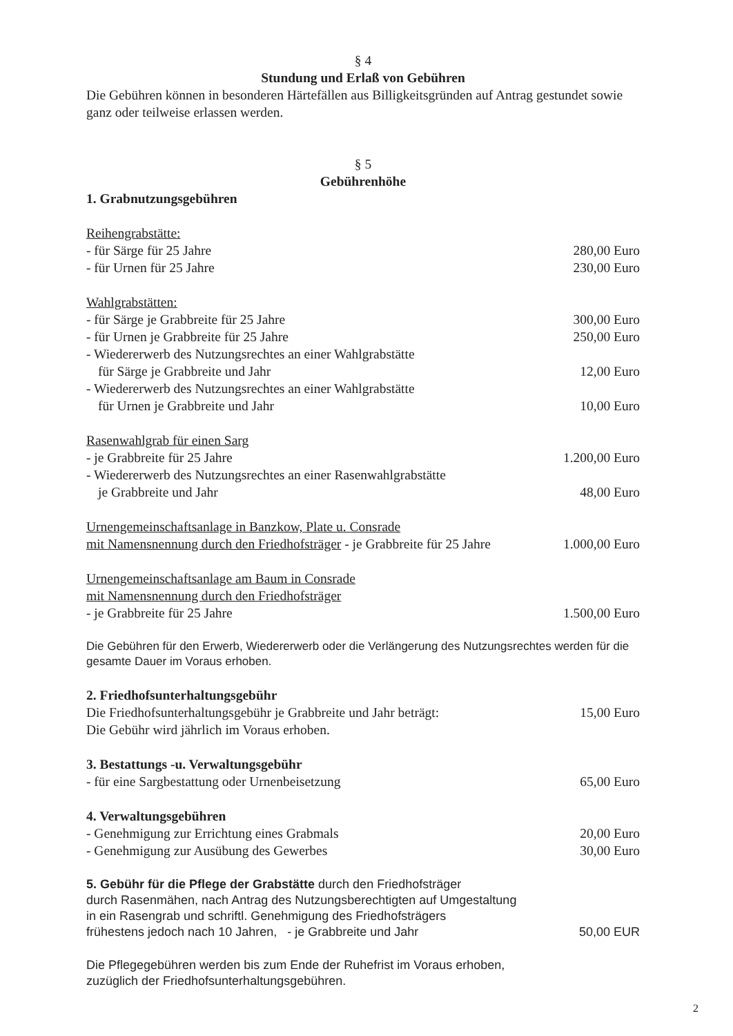§ 4
Stundung und Erlaß von Gebühren
Die Gebühren können in besonderen Härtefällen aus Billigkeitsgründen auf Antrag gestundet sowie ganz oder teilweise erlassen werden.
§ 5
Gebührenhöhe
1. Grabnutzungsgebühren
Reihengrabstätte:
- für Särge für 25 Jahre 280,00 Euro
- für Urnen für 25 Jahre 230,00 Euro
Wahlgrabstätten:
- für Särge je Grabbreite für 25 Jahre 300,00 Euro
- für Urnen je Grabbreite für 25 Jahre 250,00 Euro
- Wiedererwerb des Nutzungsrechtes an einer Wahlgrabstätte
für Särge je Grabbreite und Jahr 12,00 Euro
- Wiedererwerb des Nutzungsrechtes an einer Wahlgrabstätte
für Urnen je Grabbreite und Jahr 10,00 Euro
Rasenwahlgrab für einen Sarg
- je Grabbreite für 25 Jahre 1.200,00 Euro
- Wiedererwerb des Nutzungsrechtes an einer Rasenwahlgrabstätte
je Grabbreite und Jahr 48,00 Euro
Urnengemeinschaftsanlage in Banzkow, Plate u. Consrade
mit Namensnennung durch den Friedhofsträger - je Grabbreite für 25 Jahre 1.000,00 Euro
Urnengemeinschaftsanlage am Baum in Consrade
mit Namensnennung durch den Friedhofsträger
- je Grabbreite für 25 Jahre 1.500,00 Euro
Die Gebühren für den Erwerb, Wiedererwerb oder die Verlängerung des Nutzungsrechtes werden für die gesamte Dauer im Voraus erhoben.
2. Friedhofsunterhaltungsgebühr
Die Friedhofsunterhaltungsgebühr je Grabbreite und Jahr beträgt: 15,00 Euro
Die Gebühr wird jährlich im Voraus erhoben.
3. Bestattungs -u. Verwaltungsgebühr
- für eine Sargbestattung oder Urnenbeisetzung 65,00 Euro
4. Verwaltungsgebühren
- Genehmigung zur Errichtung eines Grabmals 20,00 Euro
- Genehmigung zur Ausübung des Gewerbes 30,00 Euro
5. Gebühr für die Pflege der Grabstätte durch den Friedhofsträger
durch Rasenmähen, nach Antrag des Nutzungsberechtigten auf Umgestaltung
in ein Rasengrab und schriftl. Genehmigung des Friedhofsträgers
frühestens jedoch nach 10 Jahren, - je Grabbreite und Jahr 50,00 EUR
Die Pflegegebühren werden bis zum Ende der Ruhefrist im Voraus erhoben,
zuzüglich der Friedhofsunterhaltungsgebühren.
2